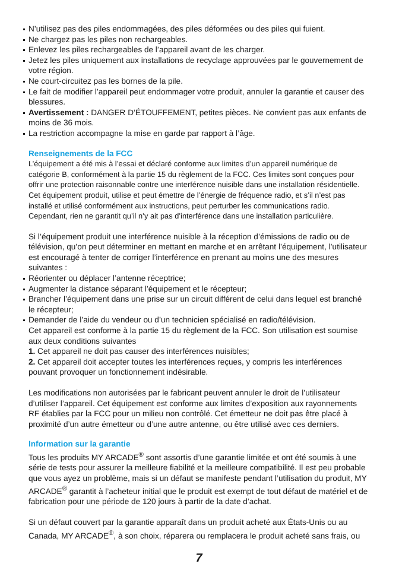N’utilisez pas des piles endommagées, des piles déformées ou des piles qui fuient.
Ne chargez pas les piles non rechargeables.
Enlevez les piles rechargeables de l’appareil avant de les charger.
Jetez les piles uniquement aux installations de recyclage approuvées par le gouvernement de votre région.
Ne court-circuitez pas les bornes de la pile.
Le fait de modifier l’appareil peut endommager votre produit, annuler la garantie et causer des blessures.
Avertissement : DANGER D’ÉTOUFFEMENT, petites pièces. Ne convient pas aux enfants de moins de 36 mois.
La restriction accompagne la mise en garde par rapport à l’âge.
Renseignements de la FCC
L’équipement a été mis à l’essai et déclaré conforme aux limites d’un appareil numérique de catégorie B, conformément à la partie 15 du règlement de la FCC. Ces limites sont conçues pour offrir une protection raisonnable contre une interférence nuisible dans une installation résidentielle. Cet équipement produit, utilise et peut émettre de l’énergie de fréquence radio, et s’il n’est pas installé et utilisé conformément aux instructions, peut perturber les communications radio. Cependant, rien ne garantit qu’il n’y ait pas d’interférence dans une installation particulière.
Si l’équipement produit une interférence nuisible à la réception d’émissions de radio ou de télévision, qu’on peut déterminer en mettant en marche et en arrêtant l’équipement, l’utilisateur est encouragé à tenter de corriger l’interférence en prenant au moins une des mesures suivantes :
Réorienter ou déplacer l’antenne réceptrice;
Augmenter la distance séparant l’équipement et le récepteur;
Brancher l’équipement dans une prise sur un circuit différent de celui dans lequel est branché le récepteur;
Demander de l’aide du vendeur ou d’un technicien spécialisé en radio/télévision.
Cet appareil est conforme à la partie 15 du règlement de la FCC. Son utilisation est soumise aux deux conditions suivantes
1. Cet appareil ne doit pas causer des interférences nuisibles;
2. Cet appareil doit accepter toutes les interférences reçues, y compris les interférences pouvant provoquer un fonctionnement indésirable.
Les modifications non autorisées par le fabricant peuvent annuler le droit de l’utilisateur d’utiliser l’appareil. Cet équipement est conforme aux limites d’exposition aux rayonnements RF établies par la FCC pour un milieu non contrôlé. Cet émetteur ne doit pas être placé à proximité d’un autre émetteur ou d’une autre antenne, ou être utilisé avec ces derniers.
Information sur la garantie
Tous les produits MY ARCADE<sup>®</sup> sont assortis d’une garantie limitée et ont été soumis à une série de tests pour assurer la meilleure fiabilité et la meilleure compatibilité. Il est peu probable que vous ayez un problème, mais si un défaut se manifeste pendant l’utilisation du produit, MY ARCADE<sup>®</sup> garantit à l’acheteur initial que le produit est exempt de tout défaut de matériel et de fabrication pour une période de 120 jours à partir de la date d’achat.
Si un défaut couvert par la garantie apparaît dans un produit acheté aux États-Unis ou au Canada, MY ARCADE<sup>®</sup>, à son choix, réparera ou remplacera le produit acheté sans frais, ou
7